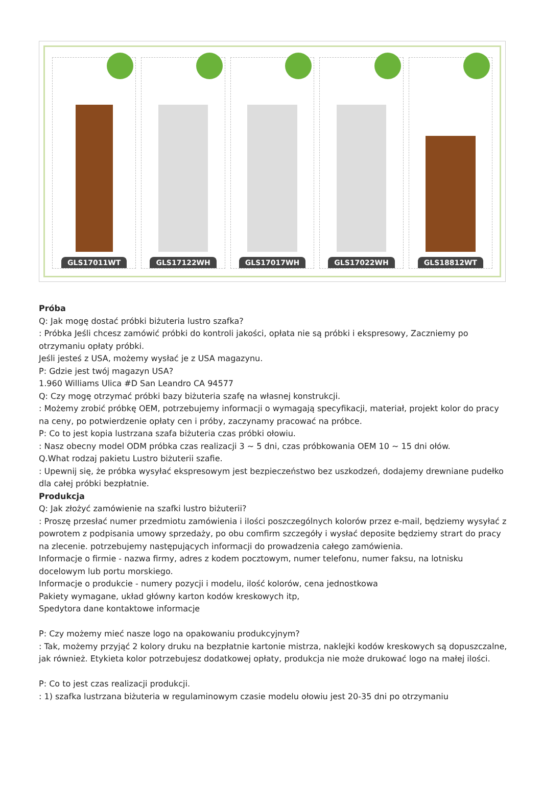GLS17011WT GLS17122WH GLS17017WH GLS17022WH GLS18812WT
Próba
Q: Jak mogę dostać próbki biżuteria lustro szafka?
: Próbka Jeśli chcesz zamówić próbki do kontroli jakości, opłata nie są próbki i ekspresowy, Zaczniemy po otrzymaniu opłaty próbki.
Jeśli jesteś z USA, możemy wysłać je z USA magazynu.
P: Gdzie jest twój magazyn USA?
1.960 Williams Ulica #D San Leandro CA 94577
Q: Czy mogę otrzymać próbki bazy biżuteria szafę na własnej konstrukcji.
: Możemy zrobić próbkę OEM, potrzebujemy informacji o wymagają specyfikacji, materiał, projekt kolor do pracy na ceny, po potwierdzenie opłaty cen i próby, zaczynamy pracować na próbce.
P: Co to jest kopia lustrzana szafa biżuteria czas próbki ołowiu.
: Nasz obecny model ODM próbka czas realizacji 3 ~ 5 dni, czas próbkowania OEM 10 ~ 15 dni ołów.
Q.What rodzaj pakietu Lustro biżuterii szafie.
: Upewnij się, że próbka wysyłać ekspresowym jest bezpieczeństwo bez uszkodzeń, dodajemy drewniane pudełko dla całej próbki bezpłatnie.
Produkcja
Q: Jak złożyć zamówienie na szafki lustro biżuterii?
: Proszę przesłać numer przedmiotu zamówienia i ilości poszczególnych kolorów przez e-mail, będziemy wysyłać z powrotem z podpisania umowy sprzedaży, po obu comfirm szczegóły i wysłać deposite będziemy strart do pracy na zlecenie. potrzebujemy następujących informacji do prowadzenia całego zamówienia.
Informacje o firmie - nazwa firmy, adres z kodem pocztowym, numer telefonu, numer faksu, na lotnisku docelowym lub portu morskiego.
Informacje o produkcie - numery pozycji i modelu, ilość kolorów, cena jednostkowa
Pakiety wymagane, układ główny karton kodów kreskowych itp,
Spedytora dane kontaktowe informacje
P: Czy możemy mieć nasze logo na opakowaniu produkcyjnym?
: Tak, możemy przyjąć 2 kolory druku na bezpłatnie kartonie mistrza, naklejki kodów kreskowych są dopuszczalne, jak również. Etykieta kolor potrzebujesz dodatkowej opłaty, produkcja nie może drukować logo na małej ilości.
P: Co to jest czas realizacji produkcji.
: 1) szafka lustrzana biżuteria w regulaminowym czasie modelu ołowiu jest 20-35 dni po otrzymaniu